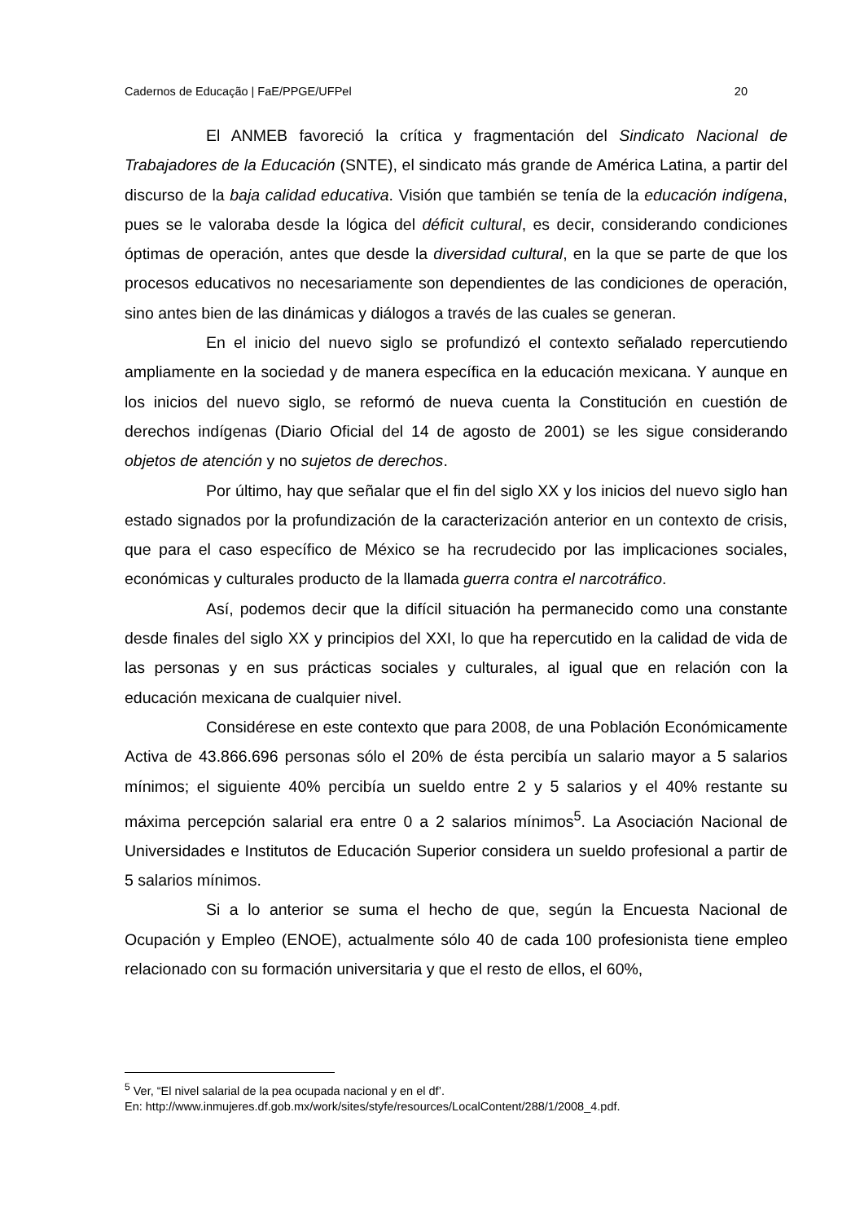Cadernos de Educação | FaE/PPGE/UFPel 20
El ANMEB favoreció la crítica y fragmentación del Sindicato Nacional de Trabajadores de la Educación (SNTE), el sindicato más grande de América Latina, a partir del discurso de la baja calidad educativa. Visión que también se tenía de la educación indígena, pues se le valoraba desde la lógica del déficit cultural, es decir, considerando condiciones óptimas de operación, antes que desde la diversidad cultural, en la que se parte de que los procesos educativos no necesariamente son dependientes de las condiciones de operación, sino antes bien de las dinámicas y diálogos a través de las cuales se generan.
En el inicio del nuevo siglo se profundizó el contexto señalado repercutiendo ampliamente en la sociedad y de manera específica en la educación mexicana. Y aunque en los inicios del nuevo siglo, se reformó de nueva cuenta la Constitución en cuestión de derechos indígenas (Diario Oficial del 14 de agosto de 2001) se les sigue considerando objetos de atención y no sujetos de derechos.
Por último, hay que señalar que el fin del siglo XX y los inicios del nuevo siglo han estado signados por la profundización de la caracterización anterior en un contexto de crisis, que para el caso específico de México se ha recrudecido por las implicaciones sociales, económicas y culturales producto de la llamada guerra contra el narcotráfico.
Así, podemos decir que la difícil situación ha permanecido como una constante desde finales del siglo XX y principios del XXI, lo que ha repercutido en la calidad de vida de las personas y en sus prácticas sociales y culturales, al igual que en relación con la educación mexicana de cualquier nivel.
Considérese en este contexto que para 2008, de una Población Económicamente Activa de 43.866.696 personas sólo el 20% de ésta percibía un salario mayor a 5 salarios mínimos; el siguiente 40% percibía un sueldo entre 2 y 5 salarios y el 40% restante su máxima percepción salarial era entre 0 a 2 salarios mínimos<sup>5</sup>. La Asociación Nacional de Universidades e Institutos de Educación Superior considera un sueldo profesional a partir de 5 salarios mínimos.
Si a lo anterior se suma el hecho de que, según la Encuesta Nacional de Ocupación y Empleo (ENOE), actualmente sólo 40 de cada 100 profesionista tiene empleo relacionado con su formación universitaria y que el resto de ellos, el 60%,
<sup>5</sup> Ver, “El nivel salarial de la pea ocupada nacional y en el df’.
En: http://www.inmujeres.df.gob.mx/work/sites/styfe/resources/LocalContent/288/1/2008_4.pdf.